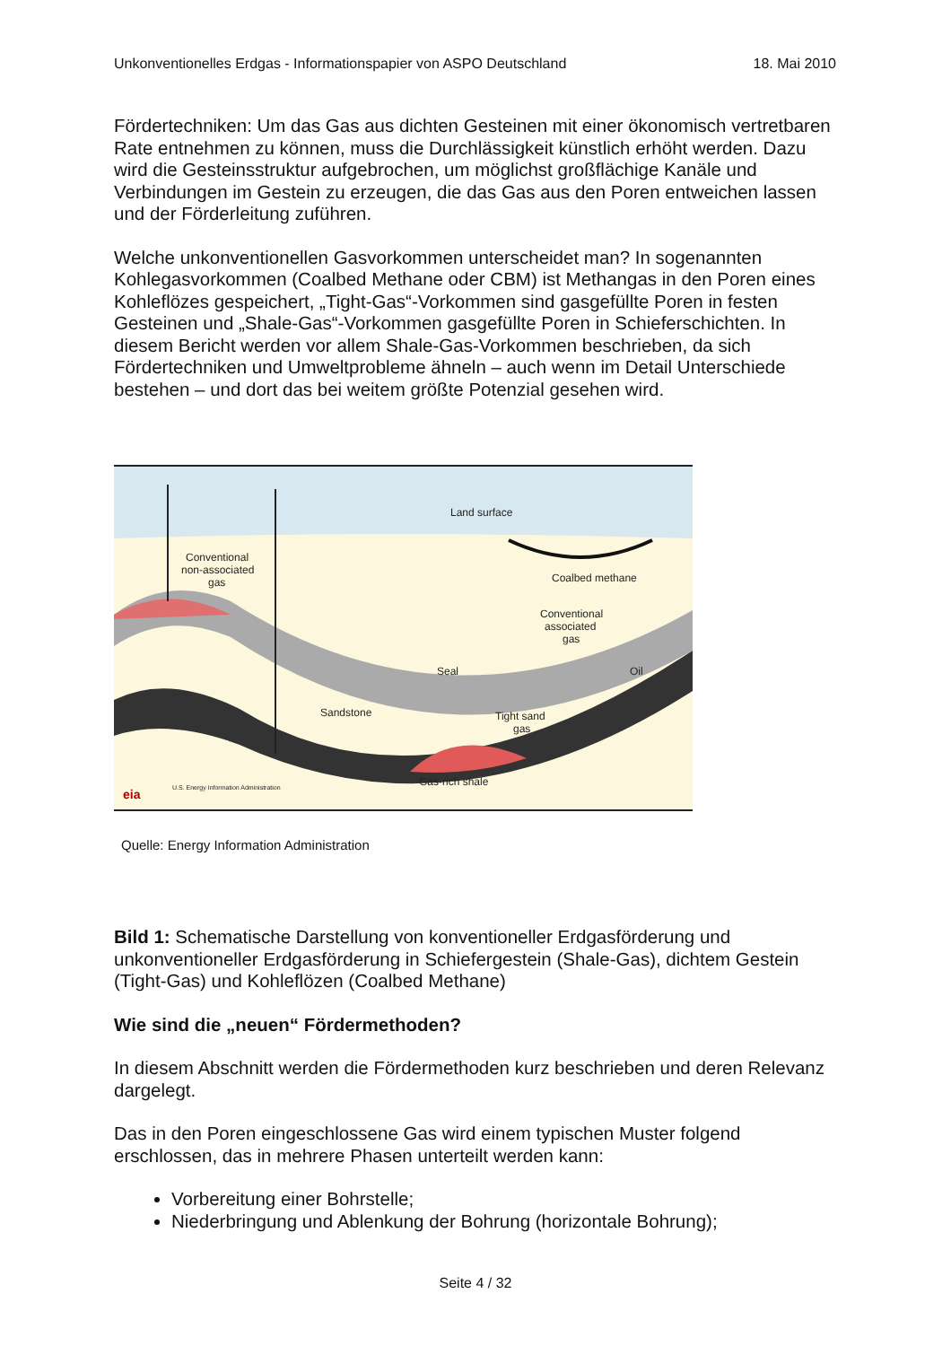Unkonventionelles Erdgas - Informationspapier von ASPO Deutschland 18. Mai 2010
Fördertechniken: Um das Gas aus dichten Gesteinen mit einer ökonomisch vertretbaren Rate entnehmen zu können, muss die Durchlässigkeit künstlich erhöht werden. Dazu wird die Gesteinsstruktur aufgebrochen, um möglichst großflächige Kanäle und Verbindungen im Gestein zu erzeugen, die das Gas aus den Poren entweichen lassen und der Förderleitung zuführen.
Welche unkonventionellen Gasvorkommen unterscheidet man? In sogenannten Kohlegasvorkommen (Coalbed Methane oder CBM) ist Methangas in den Poren eines Kohleflözes gespeichert, „Tight-Gas“-Vorkommen sind gasgefüllte Poren in festen Gesteinen und „Shale-Gas“-Vorkommen gasgefüllte Poren in Schieferschichten. In diesem Bericht werden vor allem Shale-Gas-Vorkommen beschrieben, da sich Fördertechniken und Umweltprobleme ähneln – auch wenn im Detail Unterschiede bestehen – und dort das bei weitem größte Potenzial gesehen wird.
Land surface
Conventional
non-associated
gas
Coalbed methane
Conventional
associated
gas
Seal
Oil
Sandstone
Tight sand
gas
Gas-rich shale
eia
U.S. Energy Information Administration
Quelle: Energy Information Administration
Bild 1: Schematische Darstellung von konventioneller Erdgasförderung und unkonventioneller Erdgasförderung in Schiefergestein (Shale-Gas), dichtem Gestein (Tight-Gas) und Kohleflözen (Coalbed Methane)
Wie sind die „neuen“ Fördermethoden?
In diesem Abschnitt werden die Fördermethoden kurz beschrieben und deren Relevanz dargelegt.
Das in den Poren eingeschlossene Gas wird einem typischen Muster folgend erschlossen, das in mehrere Phasen unterteilt werden kann:
Vorbereitung einer Bohrstelle;
Niederbringung und Ablenkung der Bohrung (horizontale Bohrung);
Seite 4 / 32